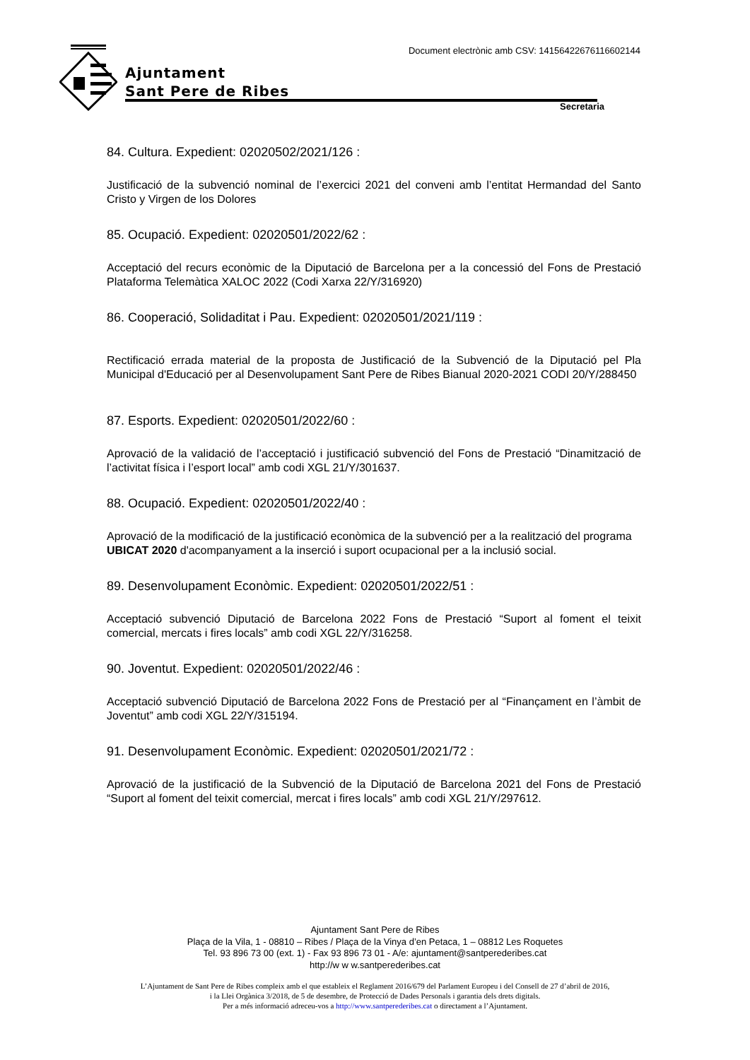Ajuntament
Sant Pere de Ribes
Document electrònic amb CSV: 14156422676116602144
Secretaria
84. Cultura. Expedient: 02020502/2021/126 :
Justificació de la subvenció nominal de l’exercici 2021 del conveni amb l’entitat Hermandad del Santo Cristo y Virgen de los Dolores
85. Ocupació. Expedient: 02020501/2022/62 :
Acceptació del recurs econòmic de la Diputació de Barcelona per a la concessió del Fons de Prestació Plataforma Telemàtica XALOC 2022 (Codi Xarxa 22/Y/316920)
86. Cooperació, Solidaditat i Pau. Expedient: 02020501/2021/119 :
Rectificació errada material de la proposta de Justificació de la Subvenció de la Diputació pel Pla Municipal d'Educació per al Desenvolupament Sant Pere de Ribes Bianual 2020-2021 CODI 20/Y/288450
87. Esports. Expedient: 02020501/2022/60 :
Aprovació de la validació de l’acceptació i justificació subvenció del Fons de Prestació “Dinamització de l’activitat física i l’esport local” amb codi XGL 21/Y/301637.
88. Ocupació. Expedient: 02020501/2022/40 :
Aprovació de la modificació de la justificació econòmica de la subvenció per a la realització del programa UBICAT 2020 d'acompanyament a la inserció i suport ocupacional per a la inclusió social.
89. Desenvolupament Econòmic. Expedient: 02020501/2022/51 :
Acceptació subvenció Diputació de Barcelona 2022 Fons de Prestació “Suport al foment el teixit comercial, mercats i fires locals” amb codi XGL 22/Y/316258.
90. Joventut. Expedient: 02020501/2022/46 :
Acceptació subvenció Diputació de Barcelona 2022 Fons de Prestació per al “Finançament en l’àmbit de Joventut” amb codi XGL 22/Y/315194.
91. Desenvolupament Econòmic. Expedient: 02020501/2021/72 :
Aprovació de la justificació de la Subvenció de la Diputació de Barcelona 2021 del Fons de Prestació “Suport al foment del teixit comercial, mercat i fires locals” amb codi XGL 21/Y/297612.
Ajuntament Sant Pere de Ribes
Plaça de la Vila, 1 - 08810 – Ribes / Plaça de la Vinya d’en Petaca, 1 – 08812 Les Roquetes
Tel. 93 896 73 00 (ext. 1) - Fax 93 896 73 01 - A/e: ajuntament@santperederibes.cat
http://w w w.santperederibes.cat
L’Ajuntament de Sant Pere de Ribes compleix amb el que estableix el Reglament 2016/679 del Parlament Europeu i del Consell de 27 d’abril de 2016,
i la Llei Orgànica 3/2018, de 5 de desembre, de Protecció de Dades Personals i garantia dels drets digitals.
Per a més informació adreceu-vos a http://www.santperederibes.cat o directament a l’Ajuntament.